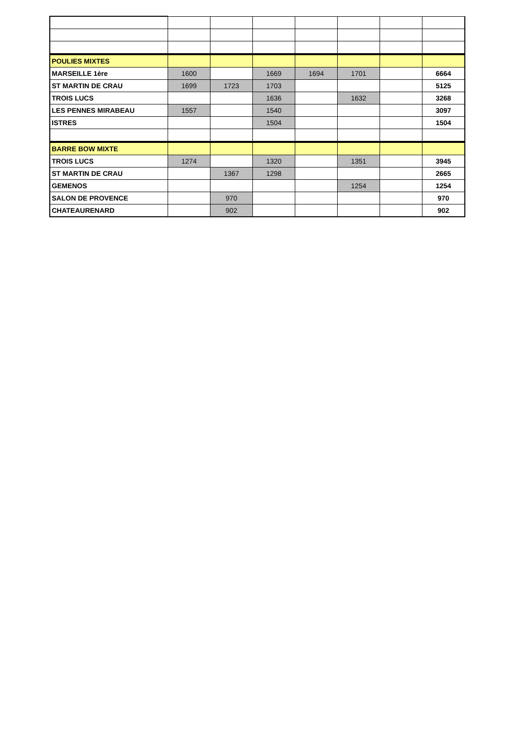| POULIES MIXTES | | | | | | | |
| MARSEILLE 1ère | 1600 | | 1669 | 1694 | 1701 | | 6664 |
| ST MARTIN DE CRAU | 1699 | 1723 | 1703 | | | | 5125 |
| TROIS LUCS | | | 1636 | | 1632 | | 3268 |
| LES PENNES MIRABEAU | 1557 | | 1540 | | | | 3097 |
| ISTRES | | | 1504 | | | | 1504 |
| BARRE BOW MIXTE | | | | | | | |
| TROIS LUCS | 1274 | | 1320 | | 1351 | | 3945 |
| ST MARTIN DE CRAU | | 1367 | 1298 | | | | 2665 |
| GEMENOS | | | | | 1254 | | 1254 |
| SALON DE PROVENCE | | 970 | | | | | 970 |
| CHATEAURENARD | | 902 | | | | | 902 |